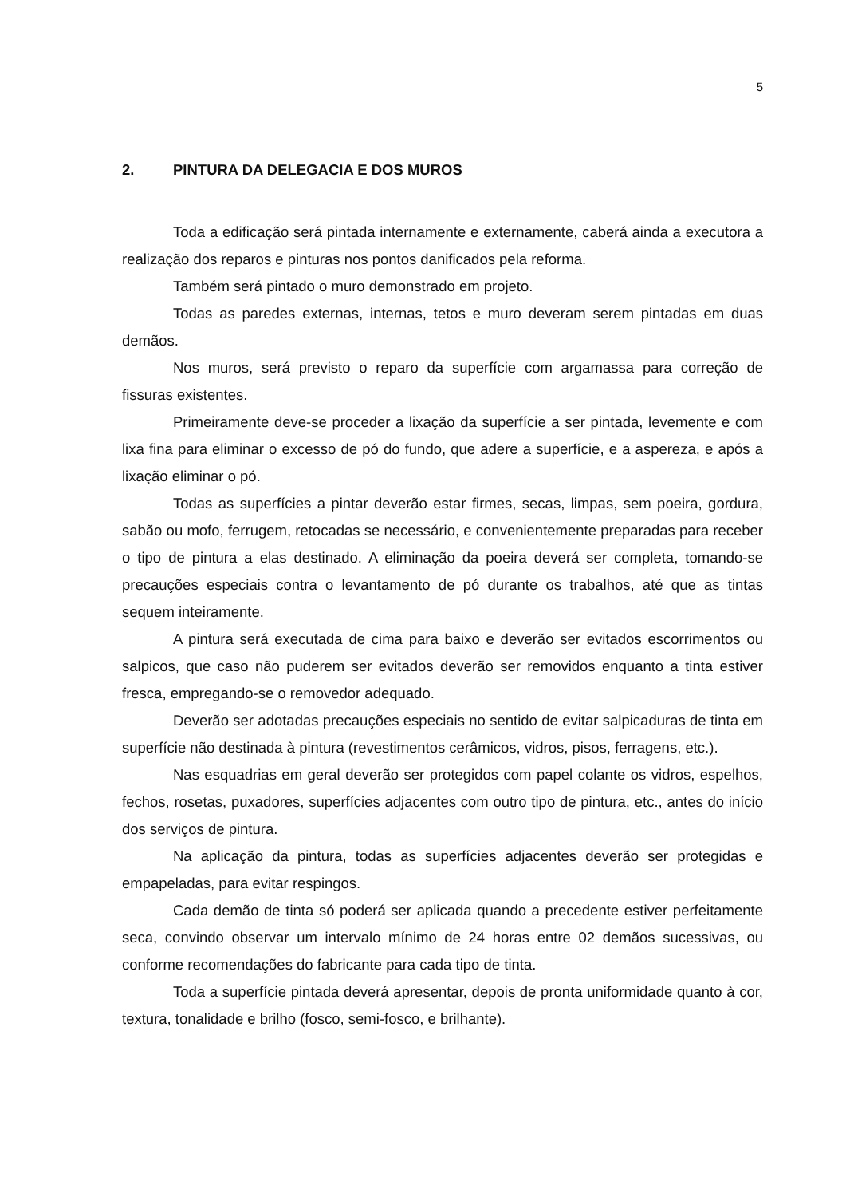5
2. PINTURA DA DELEGACIA E DOS MUROS
Toda a edificação será pintada internamente e externamente, caberá ainda a executora a realização dos reparos e pinturas nos pontos danificados pela reforma.
Também será pintado o muro demonstrado em projeto.
Todas as paredes externas, internas, tetos e muro deveram serem pintadas em duas demãos.
Nos muros, será previsto o reparo da superfície com argamassa para correção de fissuras existentes.
Primeiramente deve-se proceder a lixação da superfície a ser pintada, levemente e com lixa fina para eliminar o excesso de pó do fundo, que adere a superfície, e a aspereza, e após a lixação eliminar o pó.
Todas as superfícies a pintar deverão estar firmes, secas, limpas, sem poeira, gordura, sabão ou mofo, ferrugem, retocadas se necessário, e convenientemente preparadas para receber o tipo de pintura a elas destinado. A eliminação da poeira deverá ser completa, tomando-se precauções especiais contra o levantamento de pó durante os trabalhos, até que as tintas sequem inteiramente.
A pintura será executada de cima para baixo e deverão ser evitados escorrimentos ou salpicos, que caso não puderem ser evitados deverão ser removidos enquanto a tinta estiver fresca, empregando-se o removedor adequado.
Deverão ser adotadas precauções especiais no sentido de evitar salpicaduras de tinta em superfície não destinada à pintura (revestimentos cerâmicos, vidros, pisos, ferragens, etc.).
Nas esquadrias em geral deverão ser protegidos com papel colante os vidros, espelhos, fechos, rosetas, puxadores, superfícies adjacentes com outro tipo de pintura, etc., antes do início dos serviços de pintura.
Na aplicação da pintura, todas as superfícies adjacentes deverão ser protegidas e empapeladas, para evitar respingos.
Cada demão de tinta só poderá ser aplicada quando a precedente estiver perfeitamente seca, convindo observar um intervalo mínimo de 24 horas entre 02 demãos sucessivas, ou conforme recomendações do fabricante para cada tipo de tinta.
Toda a superfície pintada deverá apresentar, depois de pronta uniformidade quanto à cor, textura, tonalidade e brilho (fosco, semi-fosco, e brilhante).